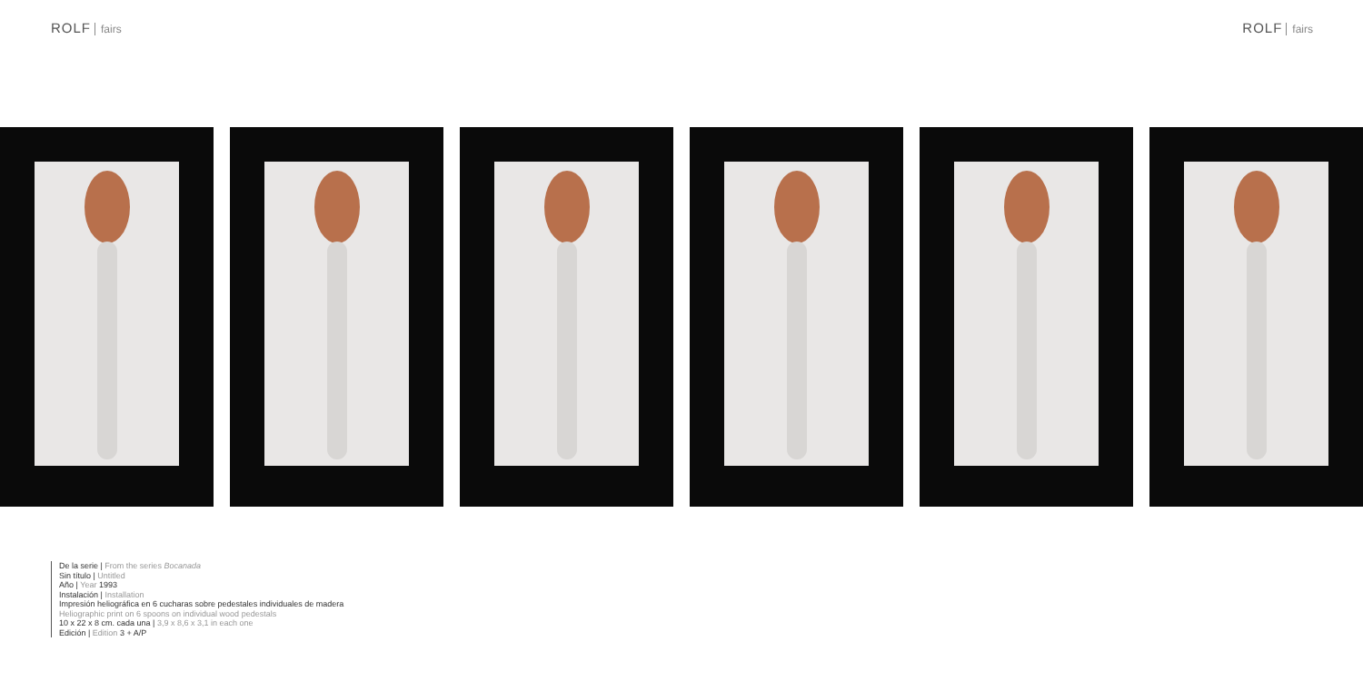ROLF fairs
ROLF fairs
De la serie | From the series Bocanada
Sin título | Untitled
Año | Year 1993
Instalación | Installation
Impresión heliográfica en 6 cucharas sobre pedestales individuales de madera
Heliographic print on 6 spoons on individual wood pedestals
10 x 22 x 8 cm. cada una | 3,9 x 8,6 x 3,1 in each one
Edición | Edition 3 + A/P